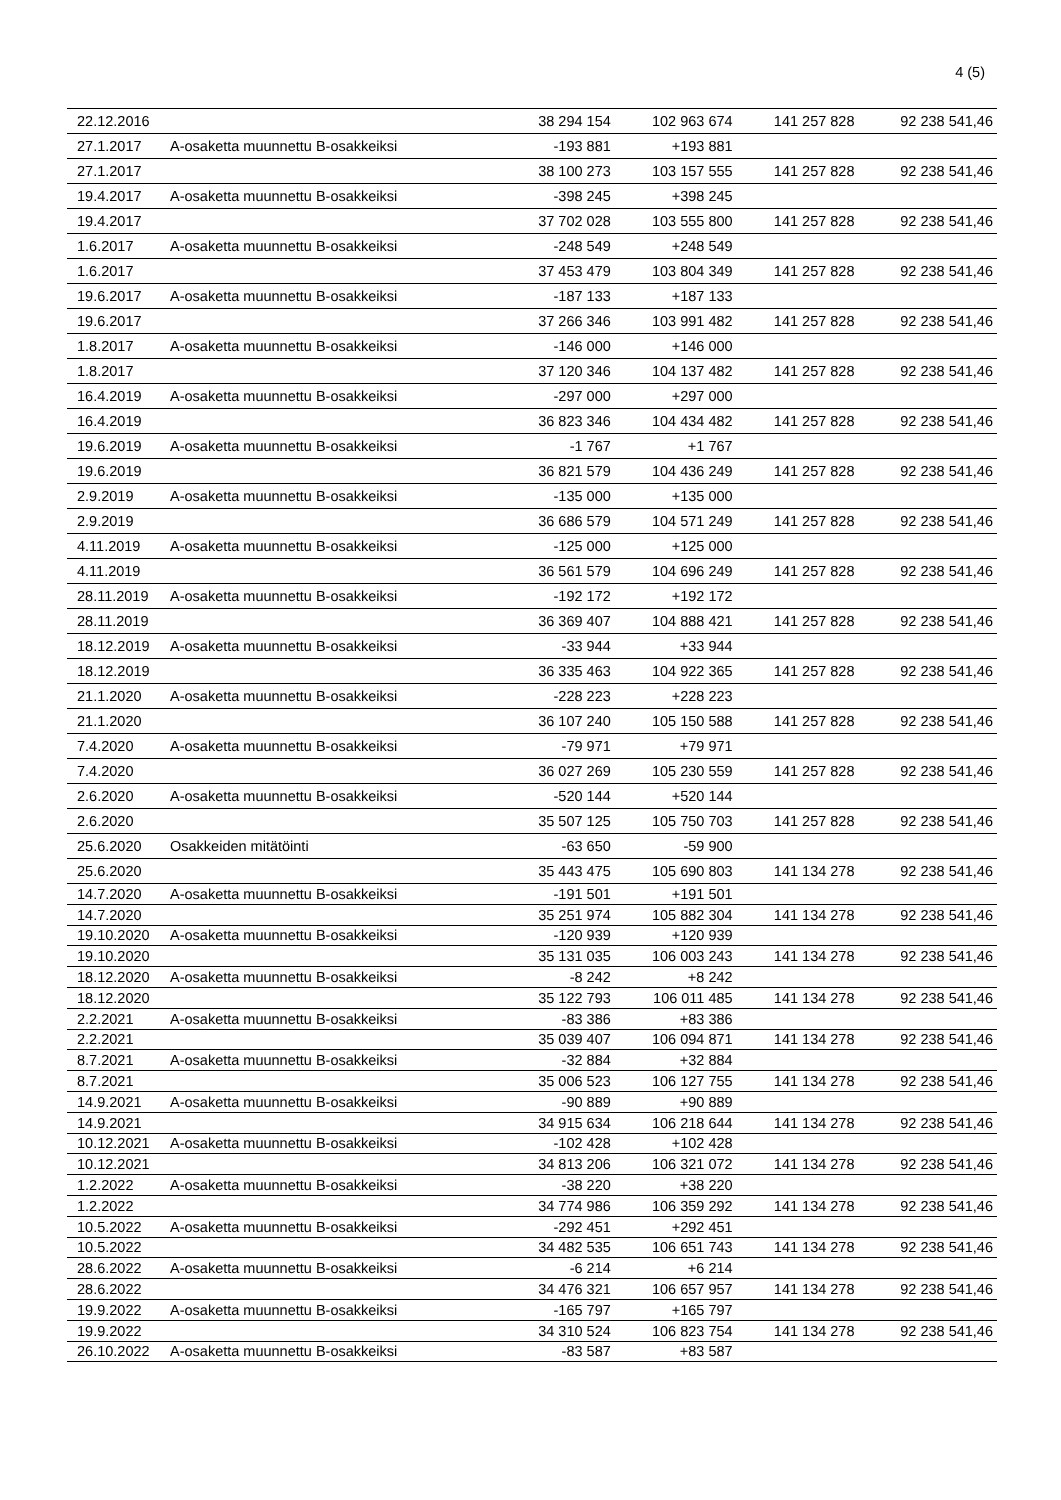4 (5)
| 22.12.2016 | | 38 294 154 | 102 963 674 | 141 257 828 | 92 238 541,46 |
| 27.1.2017 | A-osaketta muunnettu B-osakkeiksi | -193 881 | +193 881 | | |
| 27.1.2017 | | 38 100 273 | 103 157 555 | 141 257 828 | 92 238 541,46 |
| 19.4.2017 | A-osaketta muunnettu B-osakkeiksi | -398 245 | +398 245 | | |
| 19.4.2017 | | 37 702 028 | 103 555 800 | 141 257 828 | 92 238 541,46 |
| 1.6.2017 | A-osaketta muunnettu B-osakkeiksi | -248 549 | +248 549 | | |
| 1.6.2017 | | 37 453 479 | 103 804 349 | 141 257 828 | 92 238 541,46 |
| 19.6.2017 | A-osaketta muunnettu B-osakkeiksi | -187 133 | +187 133 | | |
| 19.6.2017 | | 37 266 346 | 103 991 482 | 141 257 828 | 92 238 541,46 |
| 1.8.2017 | A-osaketta muunnettu B-osakkeiksi | -146 000 | +146 000 | | |
| 1.8.2017 | | 37 120 346 | 104 137 482 | 141 257 828 | 92 238 541,46 |
| 16.4.2019 | A-osaketta muunnettu B-osakkeiksi | -297 000 | +297 000 | | |
| 16.4.2019 | | 36 823 346 | 104 434 482 | 141 257 828 | 92 238 541,46 |
| 19.6.2019 | A-osaketta muunnettu B-osakkeiksi | -1 767 | +1 767 | | |
| 19.6.2019 | | 36 821 579 | 104 436 249 | 141 257 828 | 92 238 541,46 |
| 2.9.2019 | A-osaketta muunnettu B-osakkeiksi | -135 000 | +135 000 | | |
| 2.9.2019 | | 36 686 579 | 104 571 249 | 141 257 828 | 92 238 541,46 |
| 4.11.2019 | A-osaketta muunnettu B-osakkeiksi | -125 000 | +125 000 | | |
| 4.11.2019 | | 36 561 579 | 104 696 249 | 141 257 828 | 92 238 541,46 |
| 28.11.2019 | A-osaketta muunnettu B-osakkeiksi | -192 172 | +192 172 | | |
| 28.11.2019 | | 36 369 407 | 104 888 421 | 141 257 828 | 92 238 541,46 |
| 18.12.2019 | A-osaketta muunnettu B-osakkeiksi | -33 944 | +33 944 | | |
| 18.12.2019 | | 36 335 463 | 104 922 365 | 141 257 828 | 92 238 541,46 |
| 21.1.2020 | A-osaketta muunnettu B-osakkeiksi | -228 223 | +228 223 | | |
| 21.1.2020 | | 36 107 240 | 105 150 588 | 141 257 828 | 92 238 541,46 |
| 7.4.2020 | A-osaketta muunnettu B-osakkeiksi | -79 971 | +79 971 | | |
| 7.4.2020 | | 36 027 269 | 105 230 559 | 141 257 828 | 92 238 541,46 |
| 2.6.2020 | A-osaketta muunnettu B-osakkeiksi | -520 144 | +520 144 | | |
| 2.6.2020 | | 35 507 125 | 105 750 703 | 141 257 828 | 92 238 541,46 |
| 25.6.2020 | Osakkeiden mitätöinti | -63 650 | -59 900 | | |
| 25.6.2020 | | 35 443 475 | 105 690 803 | 141 134 278 | 92 238 541,46 |
| 14.7.2020 | A-osaketta muunnettu B-osakkeiksi | -191 501 | +191 501 | | |
| 14.7.2020 | | 35 251 974 | 105 882 304 | 141 134 278 | 92 238 541,46 |
| 19.10.2020 | A-osaketta muunnettu B-osakkeiksi | -120 939 | +120 939 | | |
| 19.10.2020 | | 35 131 035 | 106 003 243 | 141 134 278 | 92 238 541,46 |
| 18.12.2020 | A-osaketta muunnettu B-osakkeiksi | -8 242 | +8 242 | | |
| 18.12.2020 | | 35 122 793 | 106 011 485 | 141 134 278 | 92 238 541,46 |
| 2.2.2021 | A-osaketta muunnettu B-osakkeiksi | -83 386 | +83 386 | | |
| 2.2.2021 | | 35 039 407 | 106 094 871 | 141 134 278 | 92 238 541,46 |
| 8.7.2021 | A-osaketta muunnettu B-osakkeiksi | -32 884 | +32 884 | | |
| 8.7.2021 | | 35 006 523 | 106 127 755 | 141 134 278 | 92 238 541,46 |
| 14.9.2021 | A-osaketta muunnettu B-osakkeiksi | -90 889 | +90 889 | | |
| 14.9.2021 | | 34 915 634 | 106 218 644 | 141 134 278 | 92 238 541,46 |
| 10.12.2021 | A-osaketta muunnettu B-osakkeiksi | -102 428 | +102 428 | | |
| 10.12.2021 | | 34 813 206 | 106 321 072 | 141 134 278 | 92 238 541,46 |
| 1.2.2022 | A-osaketta muunnettu B-osakkeiksi | -38 220 | +38 220 | | |
| 1.2.2022 | | 34 774 986 | 106 359 292 | 141 134 278 | 92 238 541,46 |
| 10.5.2022 | A-osaketta muunnettu B-osakkeiksi | -292 451 | +292 451 | | |
| 10.5.2022 | | 34 482 535 | 106 651 743 | 141 134 278 | 92 238 541,46 |
| 28.6.2022 | A-osaketta muunnettu B-osakkeiksi | -6 214 | +6 214 | | |
| 28.6.2022 | | 34 476 321 | 106 657 957 | 141 134 278 | 92 238 541,46 |
| 19.9.2022 | A-osaketta muunnettu B-osakkeiksi | -165 797 | +165 797 | | |
| 19.9.2022 | | 34 310 524 | 106 823 754 | 141 134 278 | 92 238 541,46 |
| 26.10.2022 | A-osaketta muunnettu B-osakkeiksi | -83 587 | +83 587 | | |